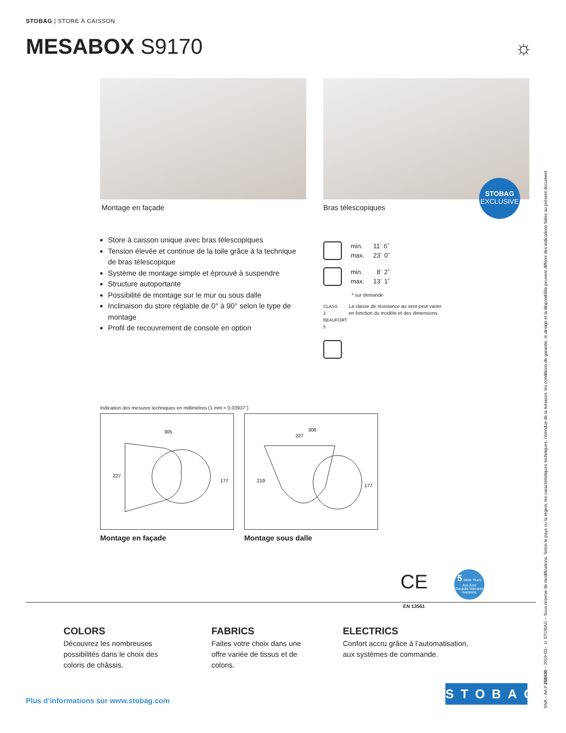STOBAG | STORE À CAISSON
MESABOX S9170 ☼
Montage en façade Bras télescopiques
STOBAG
EXCLUSIVE
Store à caisson unique avec bras télescopiques
Tension élevée et continue de la toile grâce à la technique de bras télescopique
Système de montage simple et éprouvé à suspendre
Structure autoportante
Possibilité de montage sur le mur ou sous dalle
Inclinaison du store réglable de 0° à 90° selon le type de montage
Profil de recouvrement de console en option
min. 11´ 6˝
max. 23´ 0˝
min. 8´ 2˝
max. 13´ 1˝
* sur demande
CLASS 2 BEAUFORT 5 La classe de résistance au vent peut varier
en fonction du modèle et des dimensions.
Indication des mesures techniques en millimètres (1 mm = 0.03937˝)
305
227
177
306
227
219
177
Montage en façade Montage sous dalle
CE
EN 13561
5 Jahre Years Ans Anni
Garantie Warranty Garanzia
COLORS
Découvrez les nombreuses
possibilités dans le choix des
coloris de châssis.
FABRICS
Faites votre choix dans une
offre variée de tissus et de
coloris.
ELECTRICS
Confort accru grâce à l’automatisation,
aux systèmes de commande.
SNA – Art.# 258430 – 2019-03– © STOBAG – Sous réserve de modifications. Selon le pays ou la région, les caractéristiques techniques, l’étendue de la livraison, les conditions de garantie, le design et la disponibilité peuvent différer des indications faites au présent document
Plus d’informations sur www.stobag.com
STOBAG